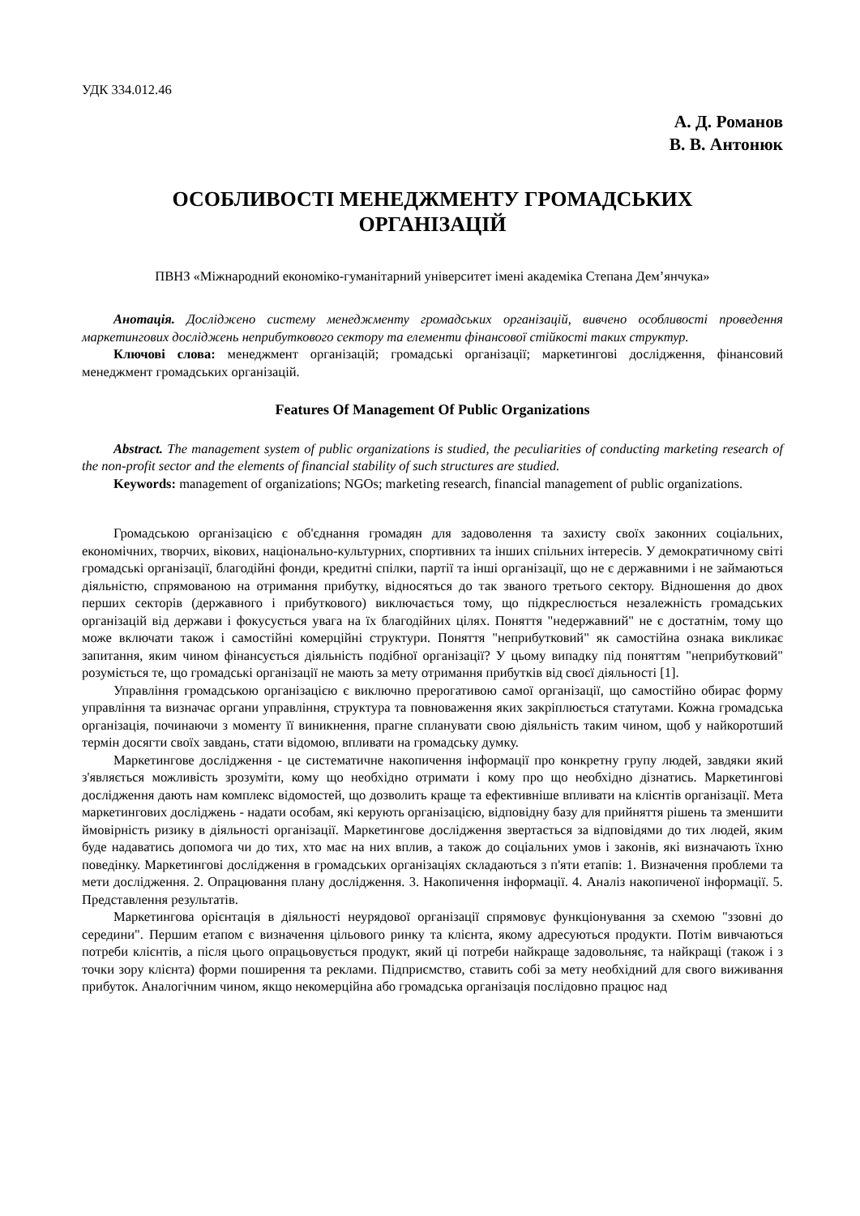УДК 334.012.46
А. Д. Романов
В. В. Антонюк
ОСОБЛИВОСТІ МЕНЕДЖМЕНТУ ГРОМАДСЬКИХ
ОРГАНІЗАЦІЙ
ПВНЗ «Міжнародний економіко-гуманітарний університет імені академіка Степана Дем’янчука»
Анотація. Досліджено систему менеджменту громадських організацій, вивчено особливості проведення маркетингових досліджень неприбуткового сектору та елементи фінансової стійкості таких структур.
Ключові слова: менеджмент організацій; громадські організації; маркетингові дослідження, фінансовий менеджмент громадських організацій.
Features Of Management Of Public Organizations
Abstract. The management system of public organizations is studied, the peculiarities of conducting marketing research of the non-profit sector and the elements of financial stability of such structures are studied.
Keywords: management of organizations; NGOs; marketing research, financial management of public organizations.
Громадською організацією є об'єднання громадян для задоволення та захисту своїх законних соціальних, економічних, творчих, вікових, національно-культурних, спортивних та інших спільних інтересів. У демократичному світі громадські організації, благодійні фонди, кредитні спілки, партії та інші організації, що не є державними і не займаються діяльністю, спрямованою на отримання прибутку, відносяться до так званого третього сектору. Відношення до двох перших секторів (державного і прибуткового) виключається тому, що підкреслюється незалежність громадських організацій від держави і фокусується увага на їх благодійних цілях. Поняття "недержавний" не є достатнім, тому що може включати також і самостійні комерційні структури. Поняття "неприбутковий" як самостійна ознака викликає запитання, яким чином фінансується діяльність подібної організації? У цьому випадку під поняттям "неприбутковий" розуміється те, що громадські організації не мають за мету отримання прибутків від своєї діяльності [1].
Управління громадською організацією є виключно прерогативою самої організації, що самостійно обирає форму управління та визначає органи управління, структура та повноваження яких закріплюється статутами. Кожна громадська організація, починаючи з моменту її виникнення, прагне спланувати свою діяльність таким чином, щоб у найкоротший термін досягти своїх завдань, стати відомою, впливати на громадську думку.
Маркетингове дослідження - це систематичне накопичення інформації про конкретну групу людей, завдяки який з'являється можливість зрозуміти, кому що необхідно отримати і кому про що необхідно дізнатись. Маркетингові дослідження дають нам комплекс відомостей, що дозволить краще та ефективніше впливати на клієнтів організації. Мета маркетингових досліджень - надати особам, які керують організацією, відповідну базу для прийняття рішень та зменшити ймовірність ризику в діяльності організації. Маркетингове дослідження звертається за відповідями до тих людей, яким буде надаватись допомога чи до тих, хто має на них вплив, а також до соціальних умов і законів, які визначають їхню поведінку. Маркетингові дослідження в громадських організаціях складаються з п'яти етапів: 1. Визначення проблеми та мети дослідження. 2. Опрацювання плану дослідження. 3. Накопичення інформації. 4. Аналіз накопиченої інформації. 5. Представлення результатів.
Маркетингова орієнтація в діяльності неурядової організації спрямовує функціонування за схемою "ззовні до середини". Першим етапом є визначення цільового ринку та клієнта, якому адресуються продукти. Потім вивчаються потреби клієнтів, а після цього опрацьовується продукт, який ці потреби найкраще задовольняє, та найкращі (також і з точки зору клієнта) форми поширення та реклами. Підприємство, ставить собі за мету необхідний для свого виживання прибуток. Аналогічним чином, якщо некомерційна або громадська організація послідовно працює над